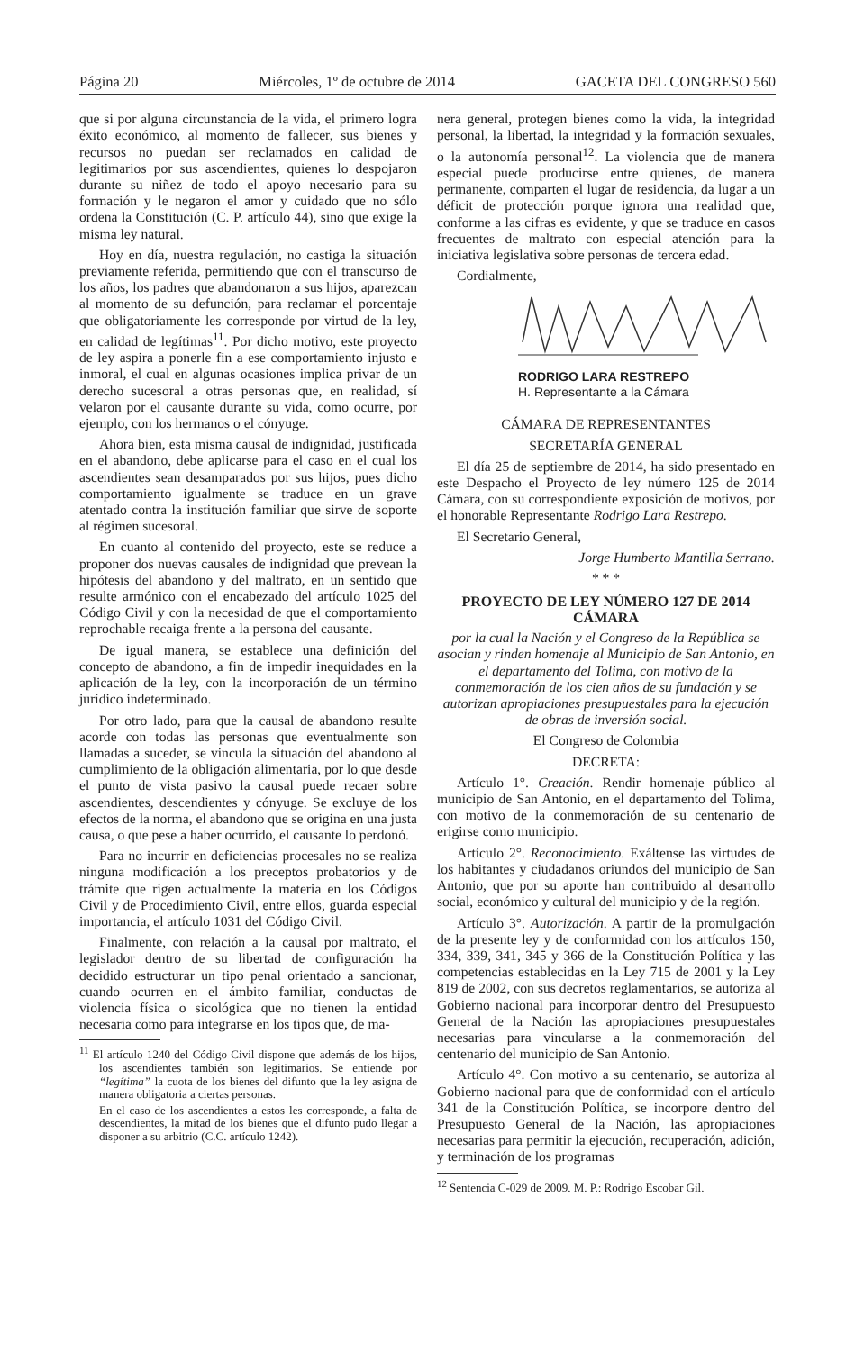Página 20 Miércoles, 1º de octubre de 2014 GACETA DEL CONGRESO 560
que si por alguna circunstancia de la vida, el primero logra éxito económico, al momento de fallecer, sus bienes y recursos no puedan ser reclamados en calidad de legitimarios por sus ascendientes, quienes lo despojaron durante su niñez de todo el apoyo necesario para su formación y le negaron el amor y cuidado que no sólo ordena la Constitución (C. P. artículo 44), sino que exige la misma ley natural.
Hoy en día, nuestra regulación, no castiga la situación previamente referida, permitiendo que con el transcurso de los años, los padres que abandonaron a sus hijos, aparezcan al momento de su defunción, para reclamar el porcentaje que obligatoriamente les corresponde por virtud de la ley, en calidad de legítimas<sup>11</sup>. Por dicho motivo, este proyecto de ley aspira a ponerle fin a ese comportamiento injusto e inmoral, el cual en algunas ocasiones implica privar de un derecho sucesoral a otras personas que, en realidad, sí velaron por el causante durante su vida, como ocurre, por ejemplo, con los hermanos o el cónyuge.
Ahora bien, esta misma causal de indignidad, justificada en el abandono, debe aplicarse para el caso en el cual los ascendientes sean desamparados por sus hijos, pues dicho comportamiento igualmente se traduce en un grave atentado contra la institución familiar que sirve de soporte al régimen sucesoral.
En cuanto al contenido del proyecto, este se reduce a proponer dos nuevas causales de indignidad que prevean la hipótesis del abandono y del maltrato, en un sentido que resulte armónico con el encabezado del artículo 1025 del Código Civil y con la necesidad de que el comportamiento reprochable recaiga frente a la persona del causante.
De igual manera, se establece una definición del concepto de abandono, a fin de impedir inequidades en la aplicación de la ley, con la incorporación de un término jurídico indeterminado.
Por otro lado, para que la causal de abandono resulte acorde con todas las personas que eventualmente son llamadas a suceder, se vincula la situación del abandono al cumplimiento de la obligación alimentaria, por lo que desde el punto de vista pasivo la causal puede recaer sobre ascendientes, descendientes y cónyuge. Se excluye de los efectos de la norma, el abandono que se origina en una justa causa, o que pese a haber ocurrido, el causante lo perdonó.
Para no incurrir en deficiencias procesales no se realiza ninguna modificación a los preceptos probatorios y de trámite que rigen actualmente la materia en los Códigos Civil y de Procedimiento Civil, entre ellos, guarda especial importancia, el artículo 1031 del Código Civil.
Finalmente, con relación a la causal por maltrato, el legislador dentro de su libertad de configuración ha decidido estructurar un tipo penal orientado a sancionar, cuando ocurren en el ámbito familiar, conductas de violencia física o sicológica que no tienen la entidad necesaria como para integrarse en los tipos que, de ma-
<sup>11</sup> El artículo 1240 del Código Civil dispone que además de los hijos, los ascendientes también son legitimarios. Se entiende por “legítima” la cuota de los bienes del difunto que la ley asigna de manera obligatoria a ciertas personas.
En el caso de los ascendientes a estos les corresponde, a falta de descendientes, la mitad de los bienes que el difunto pudo llegar a disponer a su arbitrio (C.C. artículo 1242).
nera general, protegen bienes como la vida, la integridad personal, la libertad, la integridad y la formación sexuales, o la autonomía personal<sup>12</sup>. La violencia que de manera especial puede producirse entre quienes, de manera permanente, comparten el lugar de residencia, da lugar a un déficit de protección porque ignora una realidad que, conforme a las cifras es evidente, y que se traduce en casos frecuentes de maltrato con especial atención para la iniciativa legislativa sobre personas de tercera edad.
Cordialmente,
RODRIGO LARA RESTREPO
H. Representante a la Cámara
CÁMARA DE REPRESENTANTES
SECRETARÍA GENERAL
El día 25 de septiembre de 2014, ha sido presentado en este Despacho el Proyecto de ley número 125 de 2014 Cámara, con su correspondiente exposición de motivos, por el honorable Representante Rodrigo Lara Restrepo.
El Secretario General,
Jorge Humberto Mantilla Serrano.
* * *
PROYECTO DE LEY NÚMERO 127 DE 2014 CÁMARA
por la cual la Nación y el Congreso de la República se asocian y rinden homenaje al Municipio de San Antonio, en el departamento del Tolima, con motivo de la conmemoración de los cien años de su fundación y se autorizan apropiaciones presupuestales para la ejecución de obras de inversión social.
El Congreso de Colombia
DECRETA:
Artículo 1°. Creación. Rendir homenaje público al municipio de San Antonio, en el departamento del Tolima, con motivo de la conmemoración de su centenario de erigirse como municipio.
Artículo 2°. Reconocimiento. Exáltense las virtudes de los habitantes y ciudadanos oriundos del municipio de San Antonio, que por su aporte han contribuido al desarrollo social, económico y cultural del municipio y de la región.
Artículo 3°. Autorización. A partir de la promulgación de la presente ley y de conformidad con los artículos 150, 334, 339, 341, 345 y 366 de la Constitución Política y las competencias establecidas en la Ley 715 de 2001 y la Ley 819 de 2002, con sus decretos reglamentarios, se autoriza al Gobierno nacional para incorporar dentro del Presupuesto General de la Nación las apropiaciones presupuestales necesarias para vincularse a la conmemoración del centenario del municipio de San Antonio.
Artículo 4°. Con motivo a su centenario, se autoriza al Gobierno nacional para que de conformidad con el artículo 341 de la Constitución Política, se incorpore dentro del Presupuesto General de la Nación, las apropiaciones necesarias para permitir la ejecución, recuperación, adición, y terminación de los programas
<sup>12</sup> Sentencia C-029 de 2009. M. P.: Rodrigo Escobar Gil.